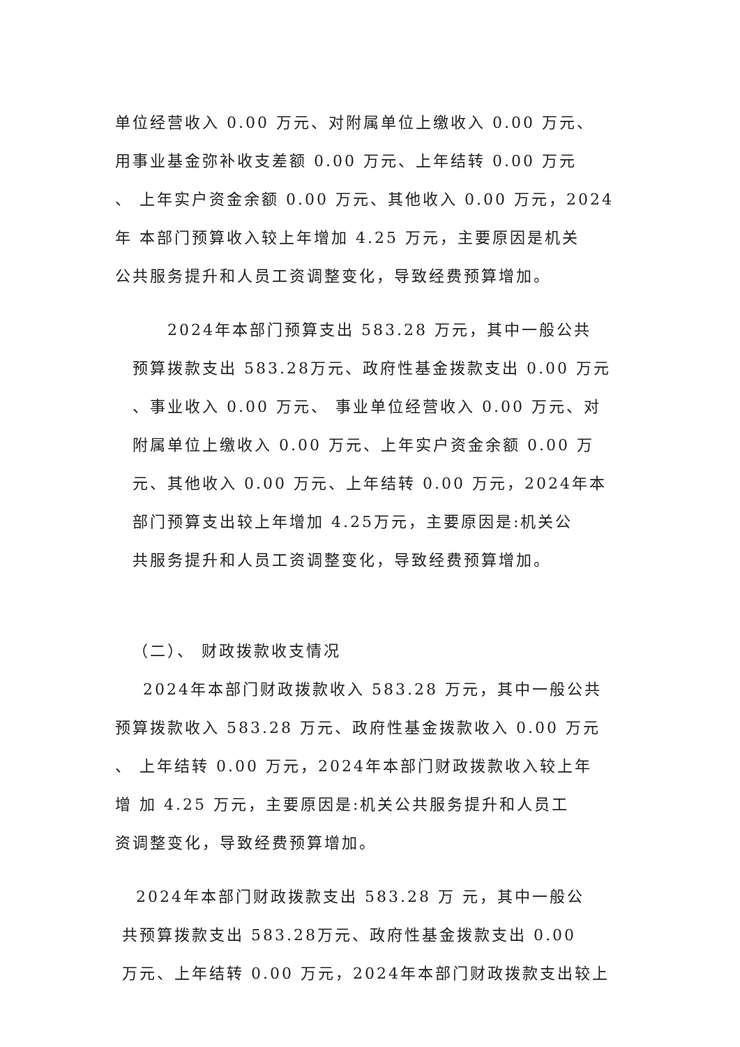单位经营收入 0.00 万元、对附属单位上缴收入 0.00 万元、
用事业基金弥补收支差额 0.00 万元、上年结转 0.00 万元
、 上年实户资金余额 0.00 万元、其他收入 0.00 万元，2024
年 本部门预算收入较上年增加 4.25 万元，主要原因是机关
公共服务提升和人员工资调整变化，导致经费预算增加。
2024年本部门预算支出 583.28 万元，其中一般公共
预算拨款支出 583.28万元、政府性基金拨款支出 0.00 万元
、事业收入 0.00 万元、 事业单位经营收入 0.00 万元、对
附属单位上缴收入 0.00 万元、上年实户资金余额 0.00 万
元、其他收入 0.00 万元、上年结转 0.00 万元，2024年本
部门预算支出较上年增加 4.25万元，主要原因是:机关公
共服务提升和人员工资调整变化，导致经费预算增加。
（二）、 财政拨款收支情况
2024年本部门财政拨款收入 583.28 万元，其中一般公共
预算拨款收入 583.28 万元、政府性基金拨款收入 0.00 万元
、 上年结转 0.00 万元，2024年本部门财政拨款收入较上年
增 加 4.25 万元，主要原因是:机关公共服务提升和人员工
资调整变化，导致经费预算增加。
2024年本部门财政拨款支出 583.28 万 元，其中一般公
共预算拨款支出 583.28万元、政府性基金拨款支出 0.00
万元、上年结转 0.00 万元，2024年本部门财政拨款支出较上